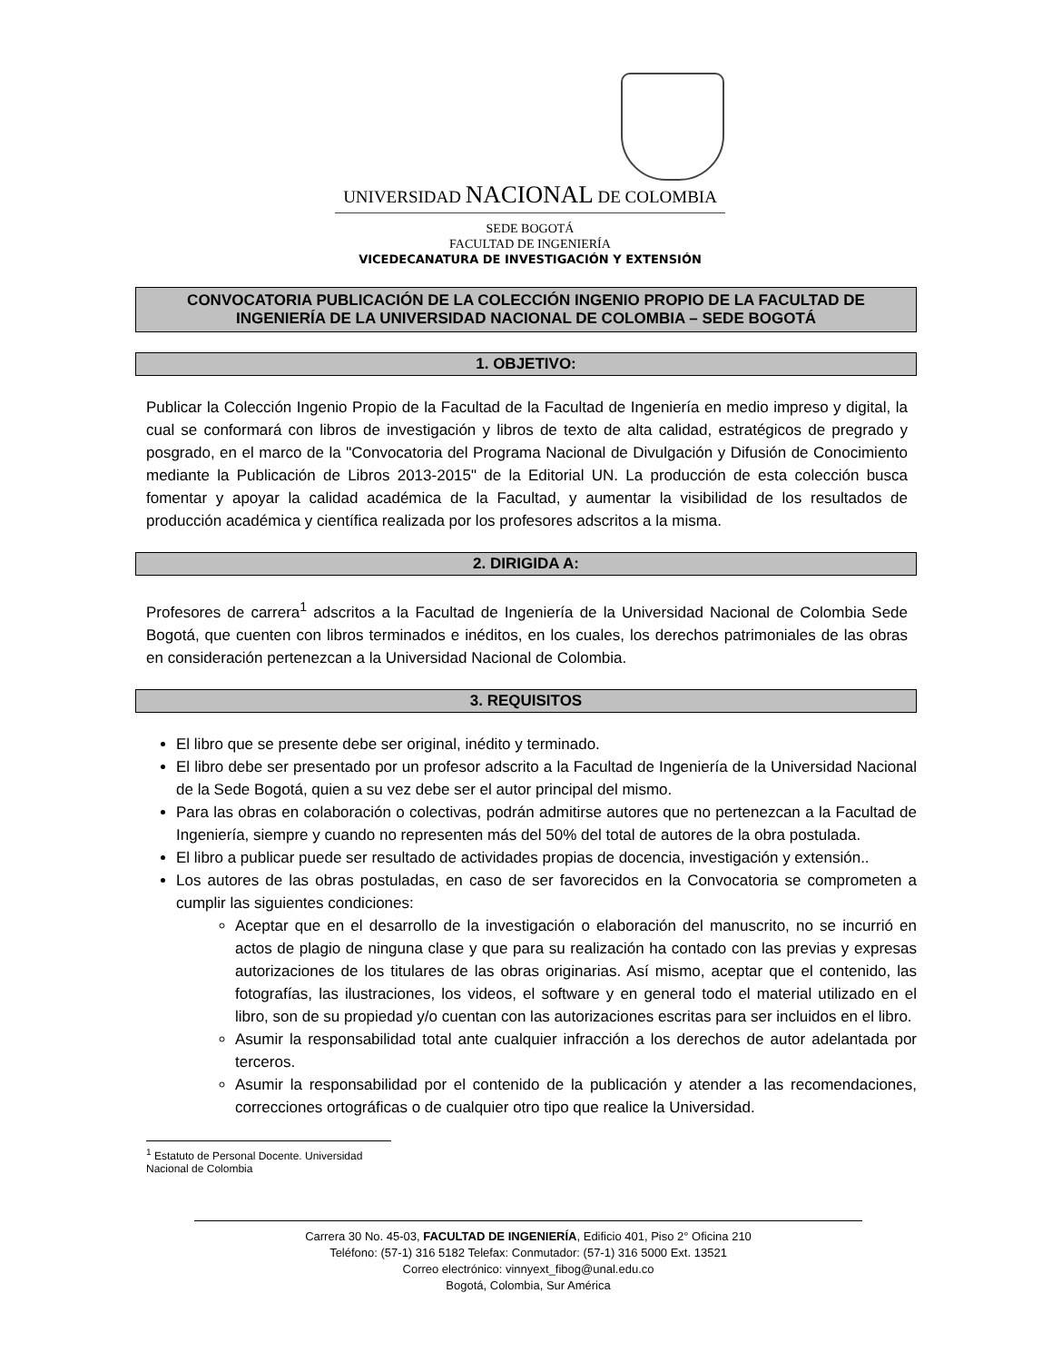UNIVERSIDAD NACIONAL DE COLOMBIA
SEDE BOGOTÁ
FACULTAD DE INGENIERÍA
VICEDECANATURA DE INVESTIGACIÓN Y EXTENSIÓN
CONVOCATORIA PUBLICACIÓN DE LA COLECCIÓN INGENIO PROPIO DE LA FACULTAD DE INGENIERÍA DE LA UNIVERSIDAD NACIONAL DE COLOMBIA – SEDE BOGOTÁ
1. OBJETIVO:
Publicar la Colección Ingenio Propio de la Facultad de la Facultad de Ingeniería en medio impreso y digital, la cual se conformará con libros de investigación y libros de texto de alta calidad, estratégicos de pregrado y posgrado, en el marco de la "Convocatoria del Programa Nacional de Divulgación y Difusión de Conocimiento mediante la Publicación de Libros 2013-2015" de la Editorial UN. La producción de esta colección busca fomentar y apoyar la calidad académica de la Facultad, y aumentar la visibilidad de los resultados de producción académica y científica realizada por los profesores adscritos a la misma.
2. DIRIGIDA A:
Profesores de carrera<sup>1</sup> adscritos a la Facultad de Ingeniería de la Universidad Nacional de Colombia Sede Bogotá, que cuenten con libros terminados e inéditos, en los cuales, los derechos patrimoniales de las obras en consideración pertenezcan a la Universidad Nacional de Colombia.
3. REQUISITOS
El libro que se presente debe ser original, inédito y terminado.
El libro debe ser presentado por un profesor adscrito a la Facultad de Ingeniería de la Universidad Nacional de la Sede Bogotá, quien a su vez debe ser el autor principal del mismo.
Para las obras en colaboración o colectivas, podrán admitirse autores que no pertenezcan a la Facultad de Ingeniería, siempre y cuando no representen más del 50% del total de autores de la obra postulada.
El libro a publicar puede ser resultado de actividades propias de docencia, investigación y extensión..
Los autores de las obras postuladas, en caso de ser favorecidos en la Convocatoria se comprometen a cumplir las siguientes condiciones:
Aceptar que en el desarrollo de la investigación o elaboración del manuscrito, no se incurrió en actos de plagio de ninguna clase y que para su realización ha contado con las previas y expresas autorizaciones de los titulares de las obras originarias. Así mismo, aceptar que el contenido, las fotografías, las ilustraciones, los videos, el software y en general todo el material utilizado en el libro, son de su propiedad y/o cuentan con las autorizaciones escritas para ser incluidos en el libro.
Asumir la responsabilidad total ante cualquier infracción a los derechos de autor adelantada por terceros.
Asumir la responsabilidad por el contenido de la publicación y atender a las recomendaciones, correcciones ortográficas o de cualquier otro tipo que realice la Universidad.
<sup>1</sup> Estatuto de Personal Docente. Universidad Nacional de Colombia
Carrera 30 No. 45-03, FACULTAD DE INGENIERÍA, Edificio 401, Piso 2° Oficina 210
Teléfono: (57-1) 316 5182 Telefax: Conmutador: (57-1) 316 5000 Ext. 13521
Correo electrónico: vinnyext_fibog@unal.edu.co
Bogotá, Colombia, Sur América